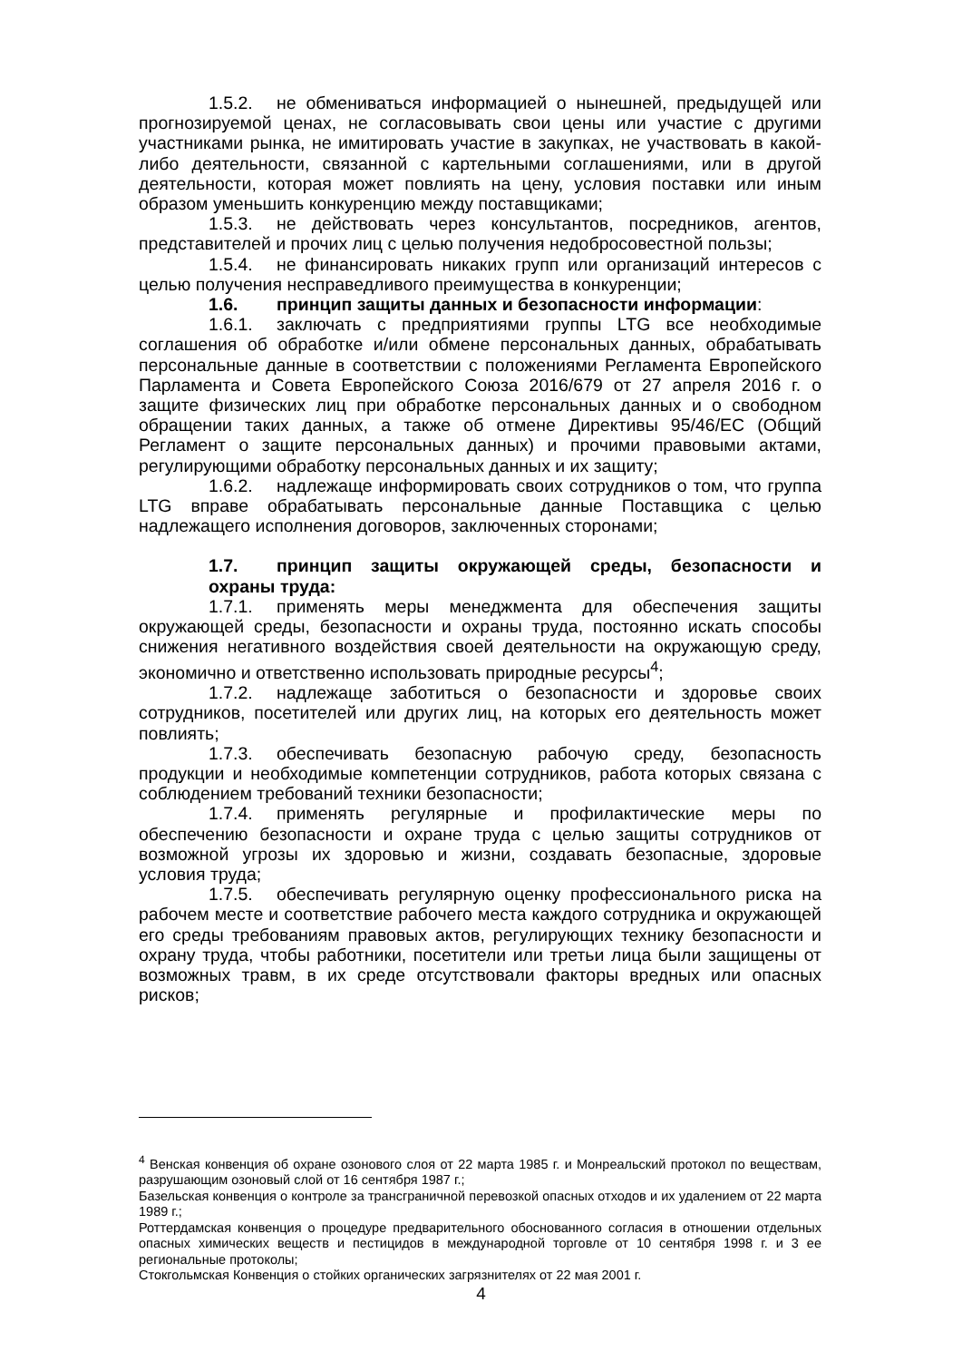1.5.2. не обмениваться информацией о нынешней, предыдущей или прогнозируемой ценах, не согласовывать свои цены или участие с другими участниками рынка, не имитировать участие в закупках, не участвовать в какой-либо деятельности, связанной с картельными соглашениями, или в другой деятельности, которая может повлиять на цену, условия поставки или иным образом уменьшить конкуренцию между поставщиками;
1.5.3. не действовать через консультантов, посредников, агентов, представителей и прочих лиц с целью получения недобросовестной пользы;
1.5.4. не финансировать никаких групп или организаций интересов с целью получения несправедливого преимущества в конкуренции;
1.6. принцип защиты данных и безопасности информации:
1.6.1. заключать с предприятиями группы LTG все необходимые соглашения об обработке и/или обмене персональных данных, обрабатывать персональные данные в соответствии с положениями Регламента Европейского Парламента и Совета Европейского Союза 2016/679 от 27 апреля 2016 г. о защите физических лиц при обработке персональных данных и о свободном обращении таких данных, а также об отмене Директивы 95/46/ЕС (Общий Регламент о защите персональных данных) и прочими правовыми актами, регулирующими обработку персональных данных и их защиту;
1.6.2. надлежаще информировать своих сотрудников о том, что группа LTG вправе обрабатывать персональные данные Поставщика с целью надлежащего исполнения договоров, заключенных сторонами;
1.7. принцип защиты окружающей среды, безопасности и охраны труда:
1.7.1. применять меры менеджмента для обеспечения защиты окружающей среды, безопасности и охраны труда, постоянно искать способы снижения негативного воздействия своей деятельности на окружающую среду, экономично и ответственно использовать природные ресурсы<sup>4</sup>;
1.7.2. надлежаще заботиться о безопасности и здоровье своих сотрудников, посетителей или других лиц, на которых его деятельность может повлиять;
1.7.3. обеспечивать безопасную рабочую среду, безопасность продукции и необходимые компетенции сотрудников, работа которых связана с соблюдением требований техники безопасности;
1.7.4. применять регулярные и профилактические меры по обеспечению безопасности и охране труда с целью защиты сотрудников от возможной угрозы их здоровью и жизни, создавать безопасные, здоровые условия труда;
1.7.5. обеспечивать регулярную оценку профессионального риска на рабочем месте и соответствие рабочего места каждого сотрудника и окружающей его среды требованиям правовых актов, регулирующих технику безопасности и охрану труда, чтобы работники, посетители или третьи лица были защищены от возможных травм, в их среде отсутствовали факторы вредных или опасных рисков;
<sup>4</sup> Венская конвенция об охране озонового слоя от 22 марта 1985 г. и Монреальский протокол по веществам, разрушающим озоновый слой от 16 сентября 1987 г.;
Базельская конвенция о контроле за трансграничной перевозкой опасных отходов и их удалением от 22 марта 1989 г.;
Роттердамская конвенция о процедуре предварительного обоснованного согласия в отношении отдельных опасных химических веществ и пестицидов в международной торговле от 10 сентября 1998 г. и 3 ее региональные протоколы;
Стокгольмская Конвенция о стойких органических загрязнителях от 22 мая 2001 г.
4